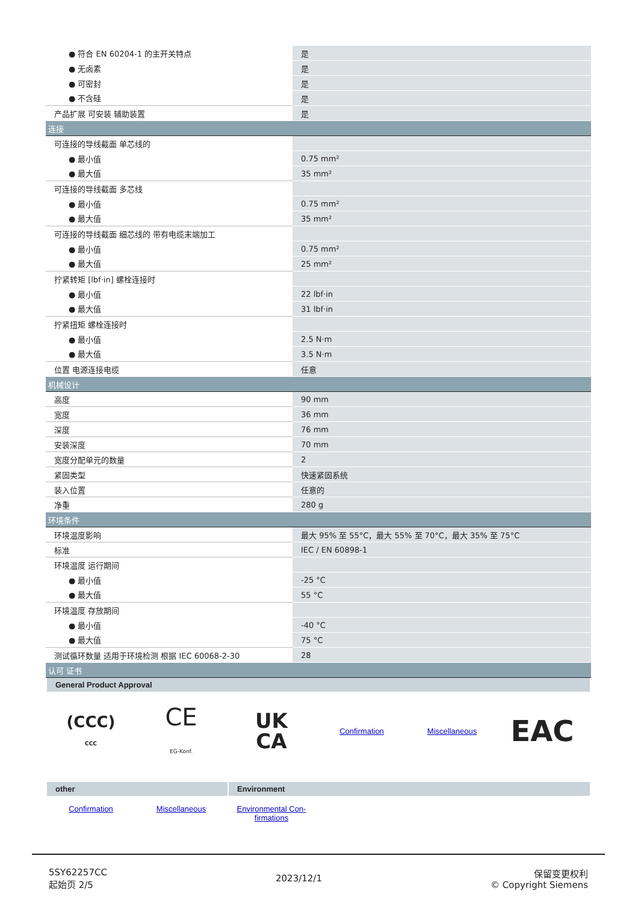| ● 符合 EN 60204-1 的主开关特点 | 是 |
| ● 无卤素 | 是 |
| ● 可密封 | 是 |
| ● 不含硅 | 是 |
| 产品扩展 可安装 辅助装置 | 是 |
| 连接 | |
| 可连接的导线截面 单芯线的 | |
| ● 最小值 | 0.75 mm² |
| ● 最大值 | 35 mm² |
| 可连接的导线截面 多芯线 | |
| ● 最小值 | 0.75 mm² |
| ● 最大值 | 35 mm² |
| 可连接的导线截面 细芯线的 带有电缆末端加工 | |
| ● 最小值 | 0.75 mm² |
| ● 最大值 | 25 mm² |
| 拧紧转矩 [lbf·in] 螺栓连接时 | |
| ● 最小值 | 22 lbf·in |
| ● 最大值 | 31 lbf·in |
| 拧紧扭矩 螺栓连接时 | |
| ● 最小值 | 2.5 N·m |
| ● 最大值 | 3.5 N·m |
| 位置 电源连接电缆 | 任意 |
| 机械设计 | |
| 高度 | 90 mm |
| 宽度 | 36 mm |
| 深度 | 76 mm |
| 安装深度 | 70 mm |
| 宽度分配单元的数量 | 2 |
| 紧固类型 | 快速紧固系统 |
| 装入位置 | 任意的 |
| 净重 | 280 g |
| 环境条件 | |
| 环境温度影响 | 最大 95% 至 55°C，最大 55% 至 70°C，最大 35% 至 75°C |
| 标准 | IEC / EN 60898-1 |
| 环境温度 运行期间 | |
| ● 最小值 | -25 °C |
| ● 最大值 | 55 °C |
| 环境温度 存放期间 | |
| ● 最小值 | -40 °C |
| ● 最大值 | 75 °C |
| 测试循环数量 适用于环境检测 根据 IEC 60068-2-30 | 28 |
| 认可 证书 | |
| General Product Approval (CCC) CCC CE EG-Konf. UK CA Confirmation Miscellaneous EAC other Environment Confirmation Miscellaneous Environmental Con- firmations | |
5SY62257CC
起始页 2/5
2023/12/1
保留变更权利
© Copyright Siemens